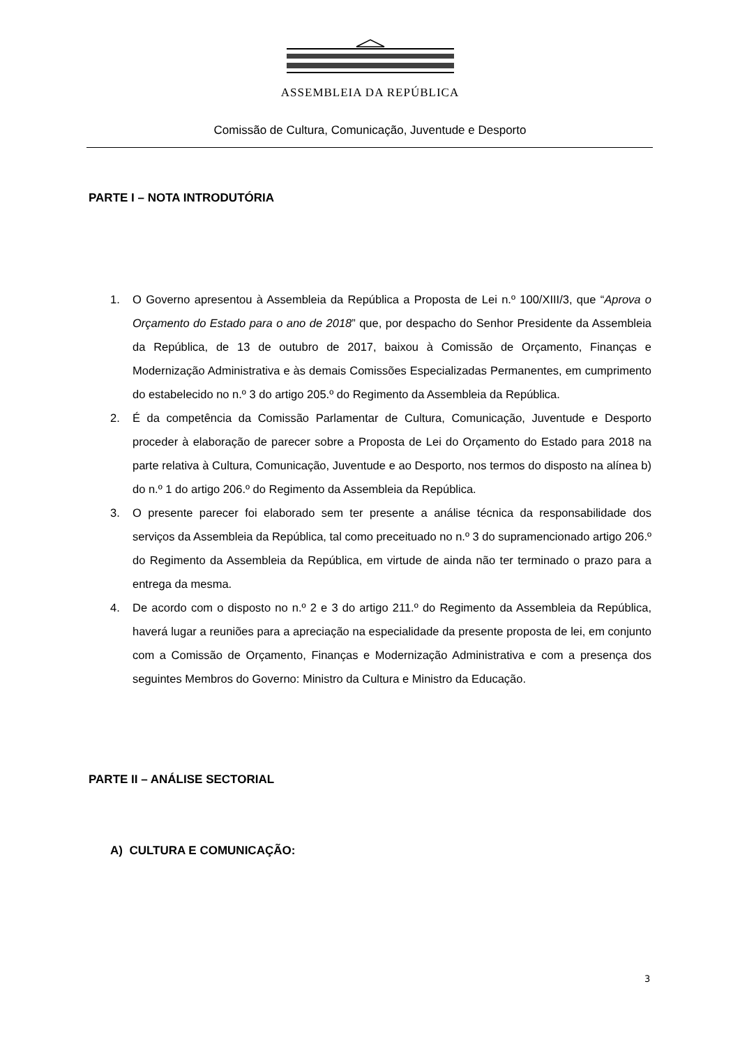ASSEMBLEIA DA REPÚBLICA
Comissão de Cultura, Comunicação, Juventude e Desporto
PARTE I – NOTA INTRODUTÓRIA
1. O Governo apresentou à Assembleia da República a Proposta de Lei n.º 100/XIII/3, que “Aprova o Orçamento do Estado para o ano de 2018” que, por despacho do Senhor Presidente da Assembleia da República, de 13 de outubro de 2017, baixou à Comissão de Orçamento, Finanças e Modernização Administrativa e às demais Comissões Especializadas Permanentes, em cumprimento do estabelecido no n.º 3 do artigo 205.º do Regimento da Assembleia da República.
2. É da competência da Comissão Parlamentar de Cultura, Comunicação, Juventude e Desporto proceder à elaboração de parecer sobre a Proposta de Lei do Orçamento do Estado para 2018 na parte relativa à Cultura, Comunicação, Juventude e ao Desporto, nos termos do disposto na alínea b) do n.º 1 do artigo 206.º do Regimento da Assembleia da República.
3. O presente parecer foi elaborado sem ter presente a análise técnica da responsabilidade dos serviços da Assembleia da República, tal como preceituado no n.º 3 do supramencionado artigo 206.º do Regimento da Assembleia da República, em virtude de ainda não ter terminado o prazo para a entrega da mesma.
4. De acordo com o disposto no n.º 2 e 3 do artigo 211.º do Regimento da Assembleia da República, haverá lugar a reuniões para a apreciação na especialidade da presente proposta de lei, em conjunto com a Comissão de Orçamento, Finanças e Modernização Administrativa e com a presença dos seguintes Membros do Governo: Ministro da Cultura e Ministro da Educação.
PARTE II – ANÁLISE SECTORIAL
A) CULTURA E COMUNICAÇÃO:
3